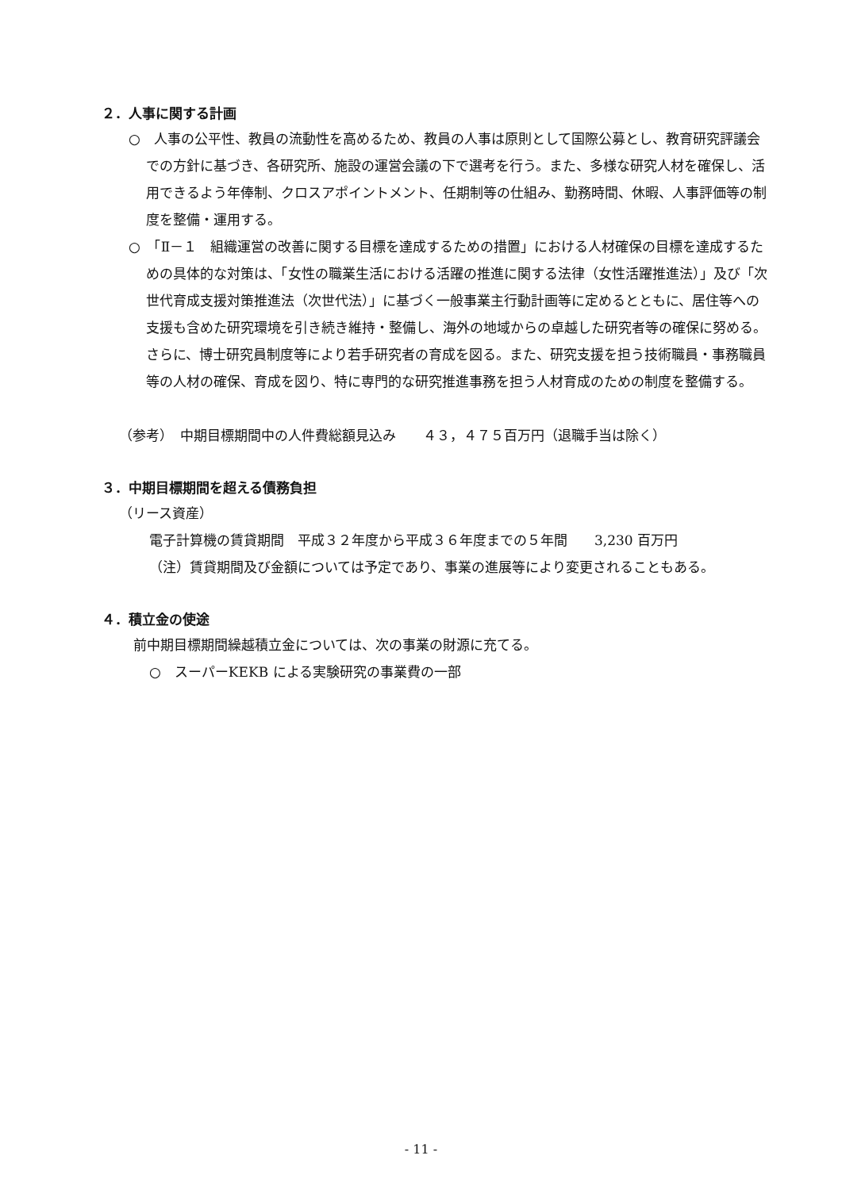２．人事に関する計画
○　人事の公平性、教員の流動性を高めるため、教員の人事は原則として国際公募とし、教育研究評議会での方針に基づき、各研究所、施設の運営会議の下で選考を行う。また、多様な研究人材を確保し、活用できるよう年俸制、クロスアポイントメント、任期制等の仕組み、勤務時間、休暇、人事評価等の制度を整備・運用する。
○　「Ⅱ－１　組織運営の改善に関する目標を達成するための措置」における人材確保の目標を達成するための具体的な対策は、「女性の職業生活における活躍の推進に関する法律（女性活躍推進法）」及び「次世代育成支援対策推進法（次世代法）」に基づく一般事業主行動計画等に定めるとともに、居住等への支援も含めた研究環境を引き続き維持・整備し、海外の地域からの卓越した研究者等の確保に努める。さらに、博士研究員制度等により若手研究者の育成を図る。また、研究支援を担う技術職員・事務職員等の人材の確保、育成を図り、特に専門的な研究推進事務を担う人材育成のための制度を整備する。
（参考）　中期目標期間中の人件費総額見込み　　４３，４７５百万円（退職手当は除く）
３．中期目標期間を超える債務負担
（リース資産）
電子計算機の賃貸期間　平成３２年度から平成３６年度までの５年間　　3,230 百万円
（注）賃貸期間及び金額については予定であり、事業の進展等により変更されることもある。
４．積立金の使途
前中期目標期間繰越積立金については、次の事業の財源に充てる。
○　スーパーKEKB による実験研究の事業費の一部
- 11 -